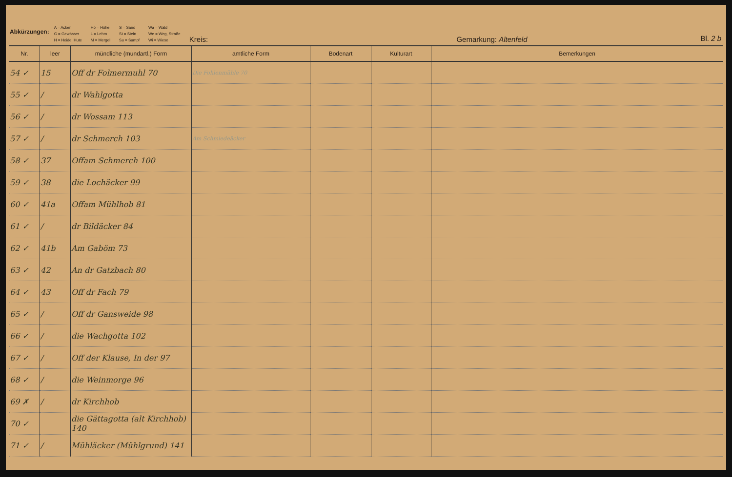Abkürzungen:
A = Acker
G = Gewässer
H = Heide, Hute
Hö = Höhe
L = Lehm
M = Mergel
S = Sand
St = Stein
Su = Sumpf
Wa = Wald
We = Weg, Straße
Wi = Wiese
Kreis: Gemarkung: Altenfeld Bl. 2 b
| Nr. | leer | mündliche (mundartl.) Form | amtliche Form | Bodenart | Kulturart | Bemerkungen |
| --- | --- | --- | --- | --- | --- | --- |
| 54 ✓ | 15 | Off dr Folmermuhl 70 | Die Fohlenmühle 70 | | | |
| 55 ✓ | / | dr Wahlgotta | | | | |
| 56 ✓ | / | dr Wossam 113 | | | | |
| 57 ✓ | / | dr Schmerch 103 | Am Schmiedeäcker | | | |
| 58 ✓ | 37 | Offam Schmerch 100 | | | | |
| 59 ✓ | 38 | die Lochäcker 99 | | | | |
| 60 ✓ | 41a | Offam Mühlhob 81 | | | | |
| 61 ✓ | / | dr Bildäcker 84 | | | | |
| 62 ✓ | 41b | Am Gaböm 73 | | | | |
| 63 ✓ | 42 | An dr Gatzbach 80 | | | | |
| 64 ✓ | 43 | Off dr Fach 79 | | | | |
| 65 ✓ | / | Off dr Gansweide 98 | | | | |
| 66 ✓ | / | die Wachgotta 102 | | | | |
| 67 ✓ | / | Off der Klause, In der 97 | | | | |
| 68 ✓ | / | die Weinmorge 96 | | | | |
| 69 ✗ | / | dr Kirchhob | | | | |
| 70 ✓ | | die Gättagotta (alt Kirchhob) 140 | | | | |
| 71 ✓ | / | Mühläcker (Mühlgrund) 141 | | | | |